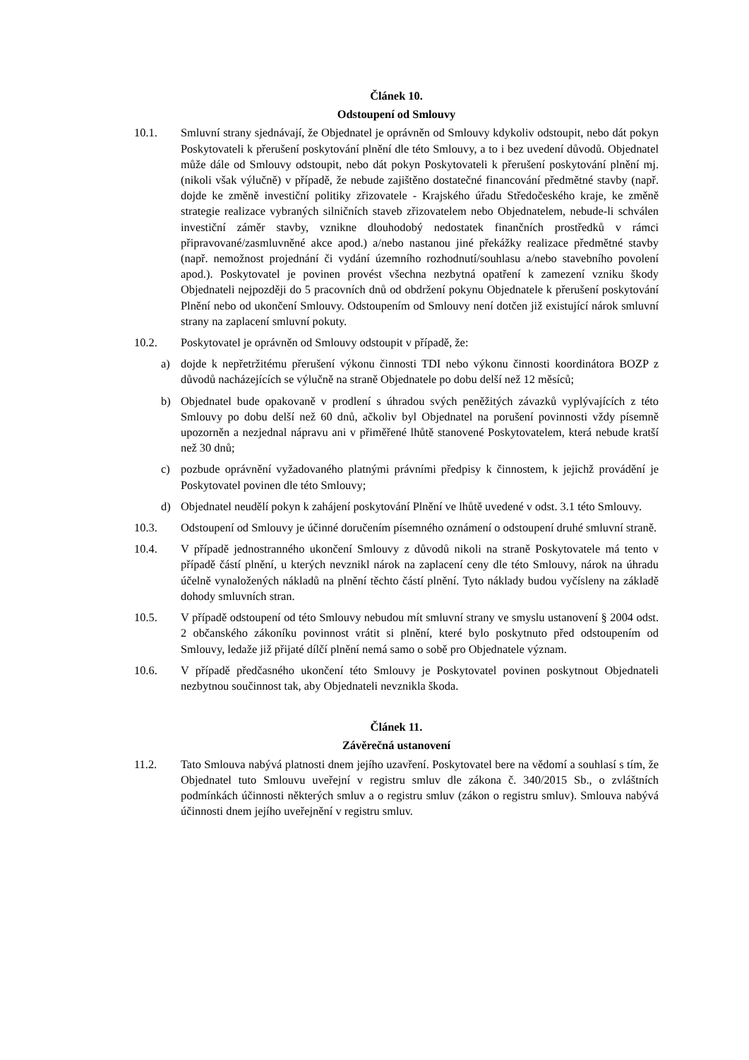Článek 10.
Odstoupení od Smlouvy
10.1. Smluvní strany sjednávají, že Objednatel je oprávněn od Smlouvy kdykoliv odstoupit, nebo dát pokyn Poskytovateli k přerušení poskytování plnění dle této Smlouvy, a to i bez uvedení důvodů. Objednatel může dále od Smlouvy odstoupit, nebo dát pokyn Poskytovateli k přerušení poskytování plnění mj. (nikoli však výlučně) v případě, že nebude zajištěno dostatečné financování předmětné stavby (např. dojde ke změně investiční politiky zřizovatele - Krajského úřadu Středočeského kraje, ke změně strategie realizace vybraných silničních staveb zřizovatelem nebo Objednatelem, nebude-li schválen investiční záměr stavby, vznikne dlouhodobý nedostatek finančních prostředků v rámci připravované/zasmluvněné akce apod.) a/nebo nastanou jiné překážky realizace předmětné stavby (např. nemožnost projednání či vydání územního rozhodnutí/souhlasu a/nebo stavebního povolení apod.). Poskytovatel je povinen provést všechna nezbytná opatření k zamezení vzniku škody Objednateli nejpozději do 5 pracovních dnů od obdržení pokynu Objednatele k přerušení poskytování Plnění nebo od ukončení Smlouvy. Odstoupením od Smlouvy není dotčen již existující nárok smluvní strany na zaplacení smluvní pokuty.
10.2. Poskytovatel je oprávněn od Smlouvy odstoupit v případě, že:
a) dojde k nepřetržitému přerušení výkonu činnosti TDI nebo výkonu činnosti koordinátora BOZP z důvodů nacházejících se výlučně na straně Objednatele po dobu delší než 12 měsíců;
b) Objednatel bude opakovaně v prodlení s úhradou svých peněžitých závazků vyplývajících z této Smlouvy po dobu delší než 60 dnů, ačkoliv byl Objednatel na porušení povinnosti vždy písemně upozorněn a nezjednal nápravu ani v přiměřené lhůtě stanovené Poskytovatelem, která nebude kratší než 30 dnů;
c) pozbude oprávnění vyžadovaného platnými právními předpisy k činnostem, k jejichž provádění je Poskytovatel povinen dle této Smlouvy;
d) Objednatel neudělí pokyn k zahájení poskytování Plnění ve lhůtě uvedené v odst. 3.1 této Smlouvy.
10.3. Odstoupení od Smlouvy je účinné doručením písemného oznámení o odstoupení druhé smluvní straně.
10.4. V případě jednostranného ukončení Smlouvy z důvodů nikoli na straně Poskytovatele má tento v případě částí plnění, u kterých nevznikl nárok na zaplacení ceny dle této Smlouvy, nárok na úhradu účelně vynaložených nákladů na plnění těchto částí plnění. Tyto náklady budou vyčísleny na základě dohody smluvních stran.
10.5. V případě odstoupení od této Smlouvy nebudou mít smluvní strany ve smyslu ustanovení § 2004 odst. 2 občanského zákoníku povinnost vrátit si plnění, které bylo poskytnuto před odstoupením od Smlouvy, ledaže již přijaté dílčí plnění nemá samo o sobě pro Objednatele význam.
10.6. V případě předčasného ukončení této Smlouvy je Poskytovatel povinen poskytnout Objednateli nezbytnou součinnost tak, aby Objednateli nevznikla škoda.
Článek 11.
Závěrečná ustanovení
11.2. Tato Smlouva nabývá platnosti dnem jejího uzavření. Poskytovatel bere na vědomí a souhlasí s tím, že Objednatel tuto Smlouvu uveřejní v registru smluv dle zákona č. 340/2015 Sb., o zvláštních podmínkách účinnosti některých smluv a o registru smluv (zákon o registru smluv). Smlouva nabývá účinnosti dnem jejího uveřejnění v registru smluv.